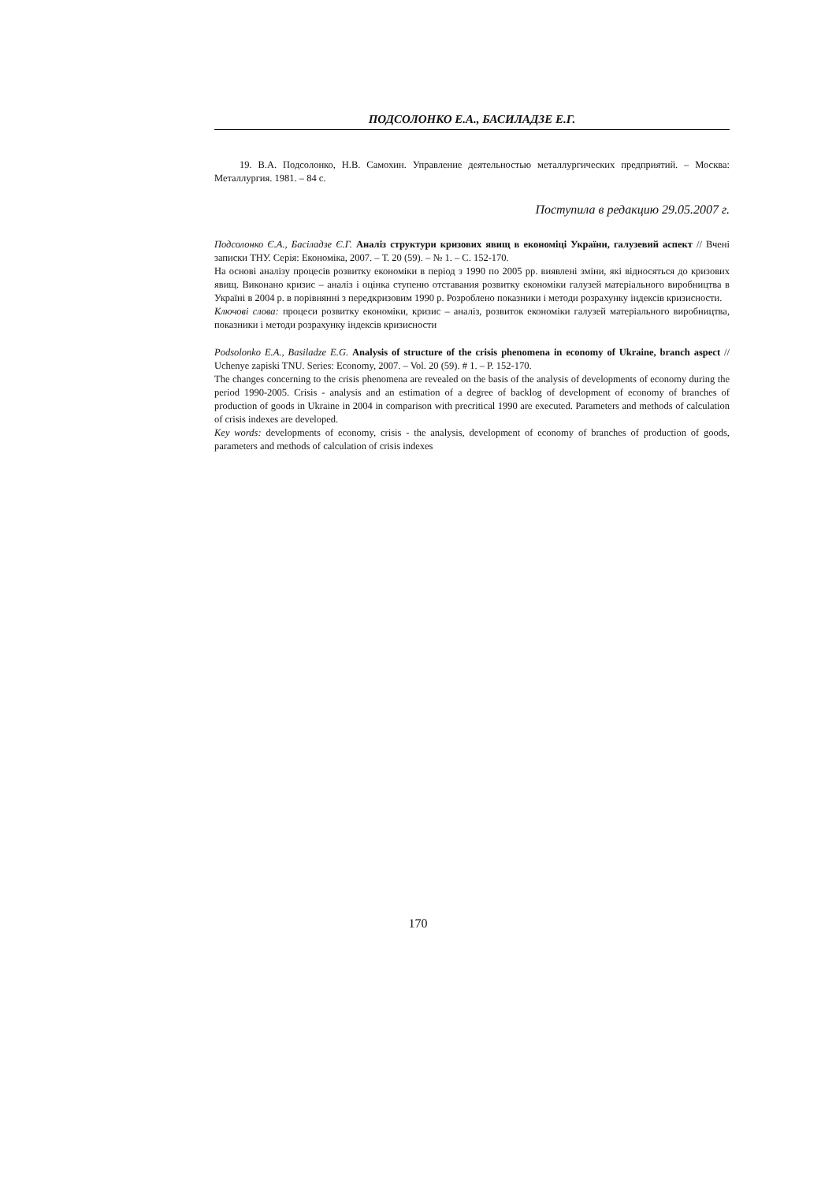ПОДСОЛОНКО Е.А., БАСИЛАДЗЕ Е.Г.
19. В.А. Подсолонко, Н.В. Самохин. Управление деятельностью металлургических предприятий. – Москва: Металлургия. 1981. – 84 с.
Поступила в редакцию 29.05.2007 г.
Подсолонко Є.А., Басіладзе Є.Г. Аналіз структури кризових явищ в економіці України, галузевий аспект // Вчені записки ТНУ. Серія: Економіка, 2007. – Т. 20 (59). – № 1. – С. 152-170.
На основі аналізу процесів розвитку економіки в період з 1990 по 2005 рр. виявлені зміни, які відносяться до кризових явищ. Виконано кризис – аналіз і оцінка ступеню отставания розвитку економіки галузей матеріального виробництва в Україні в 2004 р. в порівнянні з передкризовим 1990 р. Розроблено показники і методи розрахунку індексів кризисности.
Ключові слова: процеси розвитку економіки, кризис – аналіз, розвиток економіки галузей матеріального виробництва, показники і методи розрахунку індексів кризисности
Podsolonko E.A., Basiladze E.G. Analysis of structure of the crisis phenomena in economy of Ukraine, branch aspect // Uchenye zapiski TNU. Series: Economy, 2007. – Vol. 20 (59). # 1. – P. 152-170.
The changes concerning to the crisis phenomena are revealed on the basis of the analysis of developments of economy during the period 1990-2005. Crisis - analysis and an estimation of a degree of backlog of development of economy of branches of production of goods in Ukraine in 2004 in comparison with precritical 1990 are executed. Parameters and methods of calculation of crisis indexes are developed.
Key words: developments of economy, crisis - the analysis, development of economy of branches of production of goods, parameters and methods of calculation of crisis indexes
170